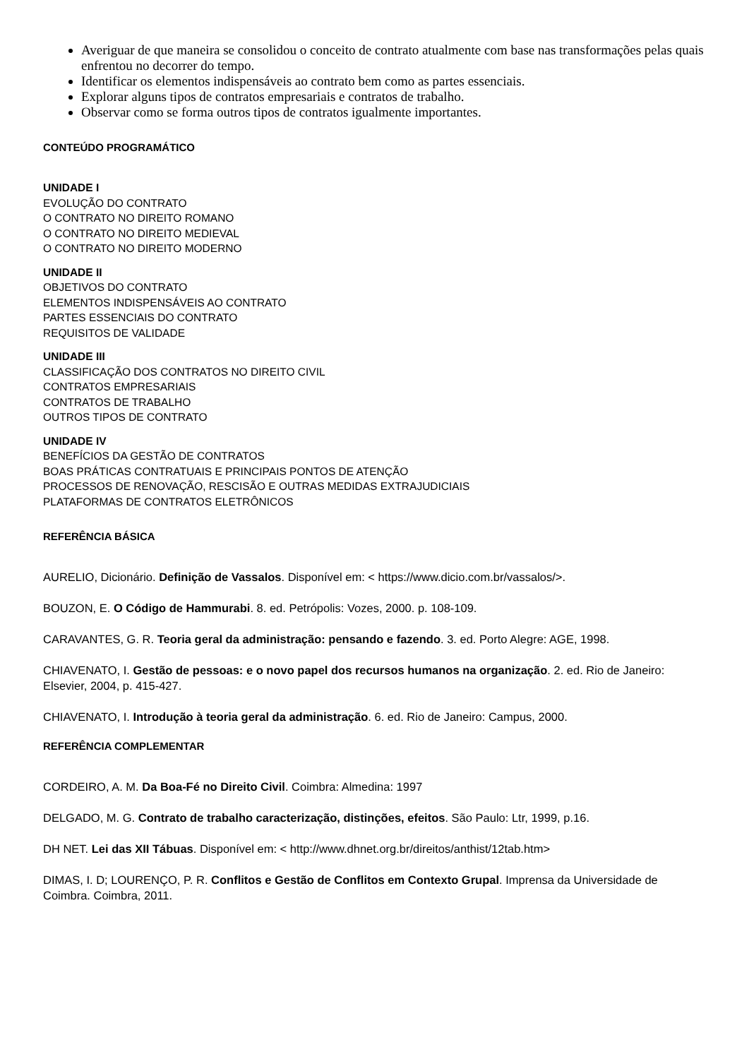Averiguar de que maneira se consolidou o conceito de contrato atualmente com base nas transformações pelas quais enfrentou no decorrer do tempo.
Identificar os elementos indispensáveis ao contrato bem como as partes essenciais.
Explorar alguns tipos de contratos empresariais e contratos de trabalho.
Observar como se forma outros tipos de contratos igualmente importantes.
CONTEÚDO PROGRAMÁTICO
UNIDADE I
EVOLUÇÃO DO CONTRATO
O CONTRATO NO DIREITO ROMANO
O CONTRATO NO DIREITO MEDIEVAL
O CONTRATO NO DIREITO MODERNO
UNIDADE II
OBJETIVOS DO CONTRATO
ELEMENTOS INDISPENSÁVEIS AO CONTRATO
PARTES ESSENCIAIS DO CONTRATO
REQUISITOS DE VALIDADE
UNIDADE III
CLASSIFICAÇÃO DOS CONTRATOS NO DIREITO CIVIL
CONTRATOS EMPRESARIAIS
CONTRATOS DE TRABALHO
OUTROS TIPOS DE CONTRATO
UNIDADE IV
BENEFÍCIOS DA GESTÃO DE CONTRATOS
BOAS PRÁTICAS CONTRATUAIS E PRINCIPAIS PONTOS DE ATENÇÃO
PROCESSOS DE RENOVAÇÃO, RESCISÃO E OUTRAS MEDIDAS EXTRAJUDICIAIS
PLATAFORMAS DE CONTRATOS ELETRÔNICOS
REFERÊNCIA BÁSICA
AURELIO, Dicionário. Definição de Vassalos. Disponível em: < https://www.dicio.com.br/vassalos/>.
BOUZON, E. O Código de Hammurabi. 8. ed. Petrópolis: Vozes, 2000. p. 108-109.
CARAVANTES, G. R. Teoria geral da administração: pensando e fazendo. 3. ed. Porto Alegre: AGE, 1998.
CHIAVENATO, I. Gestão de pessoas: e o novo papel dos recursos humanos na organização. 2. ed. Rio de Janeiro: Elsevier, 2004, p. 415-427.
CHIAVENATO, I. Introdução à teoria geral da administração. 6. ed. Rio de Janeiro: Campus, 2000.
REFERÊNCIA COMPLEMENTAR
CORDEIRO, A. M. Da Boa-Fé no Direito Civil. Coimbra: Almedina: 1997
DELGADO, M. G. Contrato de trabalho caracterização, distinções, efeitos. São Paulo: Ltr, 1999, p.16.
DH NET. Lei das XII Tábuas. Disponível em: < http://www.dhnet.org.br/direitos/anthist/12tab.htm>
DIMAS, I. D; LOURENÇO, P. R. Conflitos e Gestão de Conflitos em Contexto Grupal. Imprensa da Universidade de Coimbra. Coimbra, 2011.